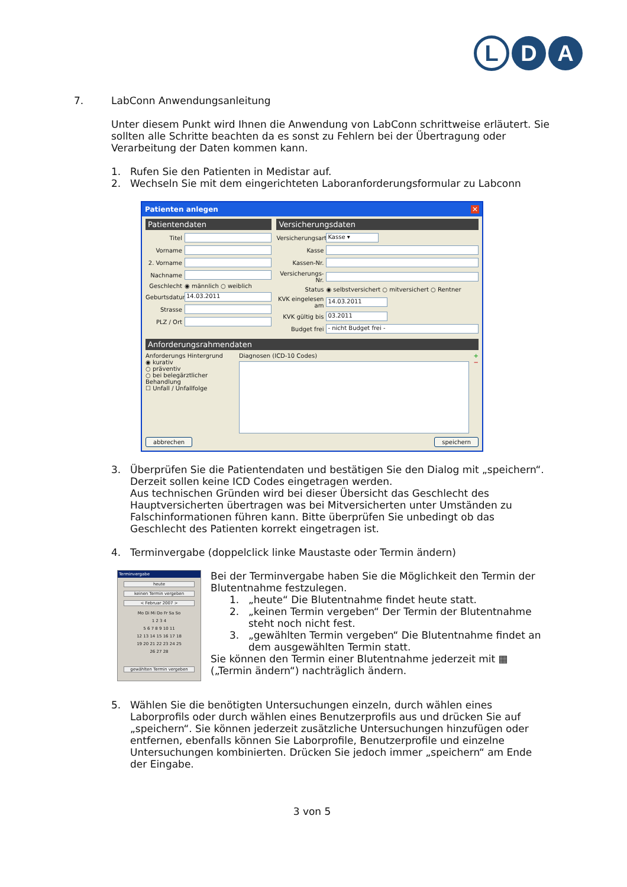L D A
7. LabConn Anwendungsanleitung
Unter diesem Punkt wird Ihnen die Anwendung von LabConn schrittweise erläutert. Sie sollten alle Schritte beachten da es sonst zu Fehlern bei der Übertragung oder Verarbeitung der Daten kommen kann.
1. Rufen Sie den Patienten in Medistar auf.
2. Wechseln Sie mit dem eingerichteten Laboranforderungsformular zu Labconn
Patienten anlegen ✕
Patientendaten
Titel
Vorname
2. Vorname
Nachname
Geschlecht ◉ männlich ○ weiblich
Geburtsdatum 14.03.2011
Strasse
PLZ / Ort
Versicherungsdaten
Versicherungsart Kasse ▾
Kasse
Kassen-Nr.
Versicherungs-Nr.
Status ◉ selbstversichert ○ mitversichert ○ Rentner
KVK eingelesen am 14.03.2011
KVK gültig bis 03.2011
Budget frei - nicht Budget frei -
Anforderungsrahmendaten
Anforderungs Hintergrund
◉ kurativ
○ präventiv
○ bei belegärztlicher Behandlung
☐ Unfall / Unfallfolge
Diagnosen (ICD-10 Codes) +
−
abbrechen speichern
3. Überprüfen Sie die Patientendaten und bestätigen Sie den Dialog mit „speichern“. Derzeit sollen keine ICD Codes eingetragen werden.
Aus technischen Gründen wird bei dieser Übersicht das Geschlecht des Hauptversicherten übertragen was bei Mitversicherten unter Umständen zu Falschinformationen führen kann. Bitte überprüfen Sie unbedingt ob das Geschlecht des Patienten korrekt eingetragen ist.
4. Terminvergabe (doppelclick linke Maustaste oder Termin ändern)
Terminvergabe
heute
keinen Termin vergeben
< Februar 2007 >
Mo Di Mi Do Fr Sa So
1 2 3 4
5 6 7 8 9 10 11
12 13 14 15 16 17 18
19 20 21 22 23 24 25
26 27 28
gewählten Termin vergeben
Bei der Terminvergabe haben Sie die Möglichkeit den Termin der Blutentnahme festzulegen.
1. „heute“ Die Blutentnahme findet heute statt.
2. „keinen Termin vergeben“ Der Termin der Blutentnahme steht noch nicht fest.
3. „gewählten Termin vergeben“ Die Blutentnahme findet an dem ausgewählten Termin statt.
Sie können den Termin einer Blutentnahme jederzeit mit ▦ („Termin ändern“) nachträglich ändern.
5. Wählen Sie die benötigten Untersuchungen einzeln, durch wählen eines Laborprofils oder durch wählen eines Benutzerprofils aus und drücken Sie auf „speichern“. Sie können jederzeit zusätzliche Untersuchungen hinzufügen oder entfernen, ebenfalls können Sie Laborprofile, Benutzerprofile und einzelne Untersuchungen kombinierten. Drücken Sie jedoch immer „speichern“ am Ende der Eingabe.
3 von 5